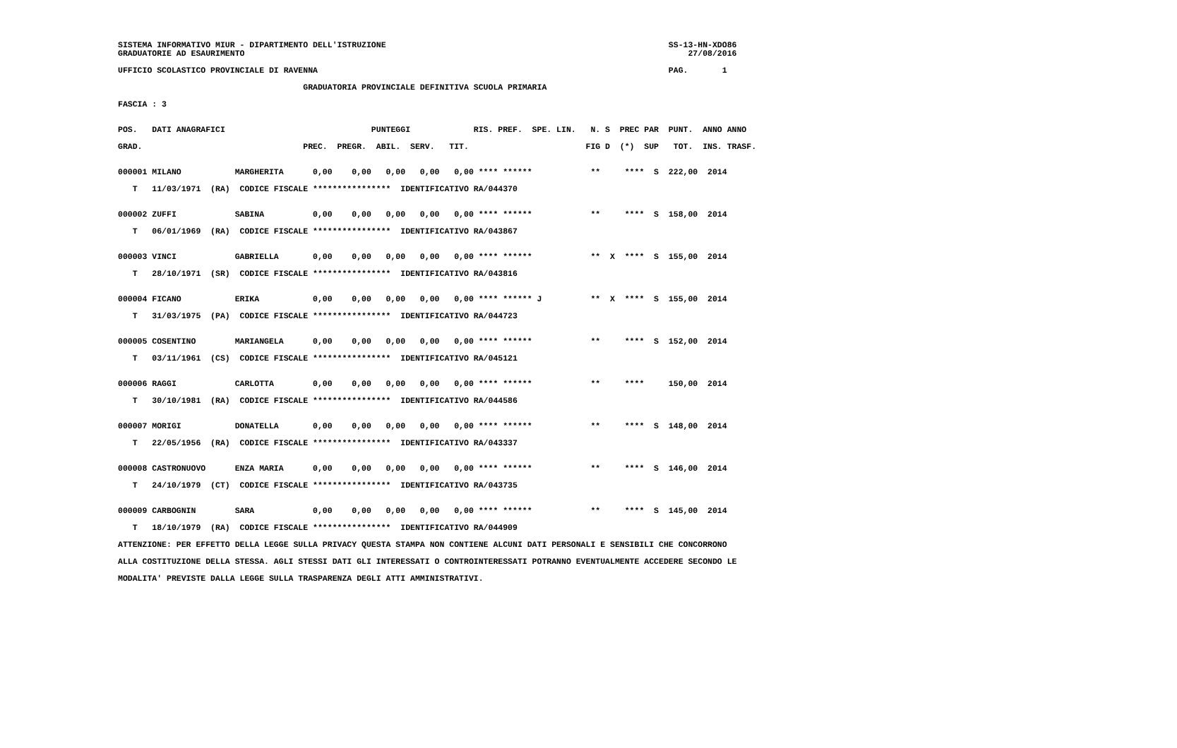SISTEMA INFORMATIVO MIUR - DIPARTIMENTO DELL'ISTRUZIONE                                                          SS-13-HN-XDO86
GRADUATORIE AD ESAURIMENTO                                                                                           27/08/2016

UFFICIO SCOLASTICO PROVINCIALE DI RAVENNA                                                                        PAG.       1

                                      GRADUATORIA PROVINCIALE DEFINITIVA SCUOLA PRIMARIA

FASCIA : 3


POS.   DATI ANAGRAFICI                              PUNTEGGI             RIS. PREF.  SPE. LIN.   N. S  PREC PAR  PUNT.  ANNO ANNO

GRAD.                                 PREC.  PREGR.  ABIL.  SERV.   TIT.                        FIG D  (*)  SUP   TOT.  INS. TRASF.


000001 MILANO           MARGHERITA      0,00    0,00   0,00   0,00   0,00 **** ******            **     ****  S  222,00  2014

   T   11/03/1971  (RA)  CODICE FISCALE ****************  IDENTIFICATIVO RA/044370


000002 ZUFFI            SABINA          0,00    0,00   0,00   0,00   0,00 **** ******            **     ****  S  158,00  2014

   T   06/01/1969  (RA)  CODICE FISCALE ****************  IDENTIFICATIVO RA/043867


000003 VINCI            GABRIELLA       0,00    0,00   0,00   0,00   0,00 **** ******            **  X  ****  S  155,00  2014

   T   28/10/1971  (SR)  CODICE FISCALE ****************  IDENTIFICATIVO RA/043816


000004 FICANO           ERIKA           0,00    0,00   0,00   0,00   0,00 **** ****** J          **  X  ****  S  155,00  2014

   T   31/03/1975  (PA)  CODICE FISCALE ****************  IDENTIFICATIVO RA/044723


000005 COSENTINO        MARIANGELA      0,00    0,00   0,00   0,00   0,00 **** ******            **     ****  S  152,00  2014

   T   03/11/1961  (CS)  CODICE FISCALE ****************  IDENTIFICATIVO RA/045121


000006 RAGGI            CARLOTTA        0,00    0,00   0,00   0,00   0,00 **** ******            **     ****     150,00  2014

   T   30/10/1981  (RA)  CODICE FISCALE ****************  IDENTIFICATIVO RA/044586


000007 MORIGI           DONATELLA       0,00    0,00   0,00   0,00   0,00 **** ******            **     ****  S  148,00  2014

   T   22/05/1956  (RA)  CODICE FISCALE ****************  IDENTIFICATIVO RA/043337


000008 CASTRONUOVO      ENZA MARIA      0,00    0,00   0,00   0,00   0,00 **** ******            **     ****  S  146,00  2014

   T   24/10/1979  (CT)  CODICE FISCALE ****************  IDENTIFICATIVO RA/043735


000009 CARBOGNIN        SARA            0,00    0,00   0,00   0,00   0,00 **** ******            **     ****  S  145,00  2014

   T   18/10/1979  (RA)  CODICE FISCALE ****************  IDENTIFICATIVO RA/044909

ATTENZIONE: PER EFFETTO DELLA LEGGE SULLA PRIVACY QUESTA STAMPA NON CONTIENE ALCUNI DATI PERSONALI E SENSIBILI CHE CONCORRONO

ALLA COSTITUZIONE DELLA STESSA. AGLI STESSI DATI GLI INTERESSATI O CONTROINTERESSATI POTRANNO EVENTUALMENTE ACCEDERE SECONDO LE

MODALITA' PREVISTE DALLA LEGGE SULLA TRASPARENZA DEGLI ATTI AMMINISTRATIVI.